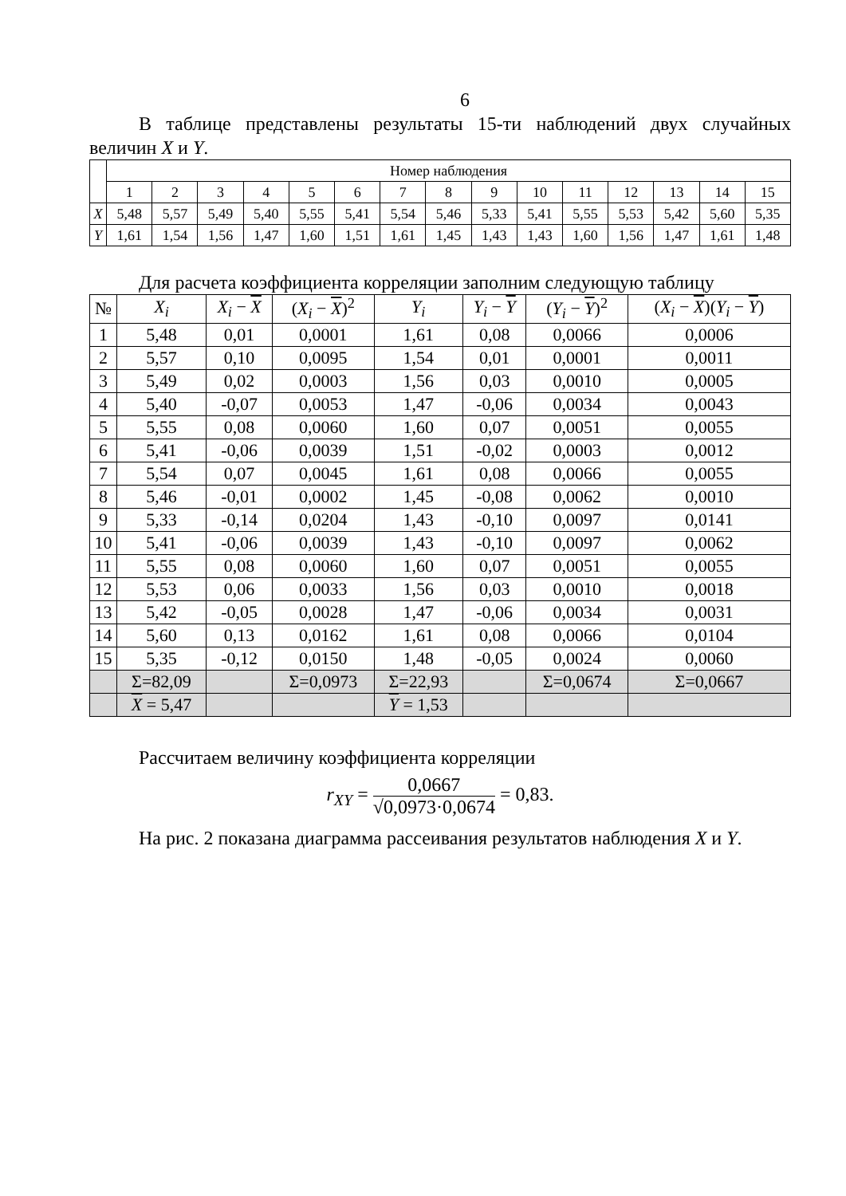6
В таблице представлены результаты 15-ти наблюдений двух случайных величин X и Y.
| | Номер наблюдения | | | | | | | | | | | | | | |
| --- | --- | --- | --- | --- | --- | --- | --- | --- | --- | --- | --- | --- | --- | --- | --- |
| | 1 | 2 | 3 | 4 | 5 | 6 | 7 | 8 | 9 | 10 | 11 | 12 | 13 | 14 | 15 |
| X | 5,48 | 5,57 | 5,49 | 5,40 | 5,55 | 5,41 | 5,54 | 5,46 | 5,33 | 5,41 | 5,55 | 5,53 | 5,42 | 5,60 | 5,35 |
| Y | 1,61 | 1,54 | 1,56 | 1,47 | 1,60 | 1,51 | 1,61 | 1,45 | 1,43 | 1,43 | 1,60 | 1,56 | 1,47 | 1,61 | 1,48 |
Для расчета коэффициента корреляции заполним следующую таблицу
| № | X<sub>i</sub> | X<sub>i</sub> − X | ( X<sub>i</sub> − X )<sup>2</sup> | Y<sub>i</sub> | Y<sub>i</sub> − Y | ( Y<sub>i</sub> − Y )<sup>2</sup> | ( X<sub>i</sub> − X )( Y<sub>i</sub> − Y ) |
| --- | --- | --- | --- | --- | --- | --- | --- |
| 1 | 5,48 | 0,01 | 0,0001 | 1,61 | 0,08 | 0,0066 | 0,0006 |
| 2 | 5,57 | 0,10 | 0,0095 | 1,54 | 0,01 | 0,0001 | 0,0011 |
| 3 | 5,49 | 0,02 | 0,0003 | 1,56 | 0,03 | 0,0010 | 0,0005 |
| 4 | 5,40 | -0,07 | 0,0053 | 1,47 | -0,06 | 0,0034 | 0,0043 |
| 5 | 5,55 | 0,08 | 0,0060 | 1,60 | 0,07 | 0,0051 | 0,0055 |
| 6 | 5,41 | -0,06 | 0,0039 | 1,51 | -0,02 | 0,0003 | 0,0012 |
| 7 | 5,54 | 0,07 | 0,0045 | 1,61 | 0,08 | 0,0066 | 0,0055 |
| 8 | 5,46 | -0,01 | 0,0002 | 1,45 | -0,08 | 0,0062 | 0,0010 |
| 9 | 5,33 | -0,14 | 0,0204 | 1,43 | -0,10 | 0,0097 | 0,0141 |
| 10 | 5,41 | -0,06 | 0,0039 | 1,43 | -0,10 | 0,0097 | 0,0062 |
| 11 | 5,55 | 0,08 | 0,0060 | 1,60 | 0,07 | 0,0051 | 0,0055 |
| 12 | 5,53 | 0,06 | 0,0033 | 1,56 | 0,03 | 0,0010 | 0,0018 |
| 13 | 5,42 | -0,05 | 0,0028 | 1,47 | -0,06 | 0,0034 | 0,0031 |
| 14 | 5,60 | 0,13 | 0,0162 | 1,61 | 0,08 | 0,0066 | 0,0104 |
| 15 | 5,35 | -0,12 | 0,0150 | 1,48 | -0,05 | 0,0024 | 0,0060 |
| | Σ=82,09 | | Σ=0,0973 | Σ=22,93 | | Σ=0,0674 | Σ=0,0667 |
| | X = 5,47 | | | Y = 1,53 | | | |
Рассчитаем величину коэффициента корреляции
r<sub>XY</sub> = 0,0667 √0,0973·0,0674 = 0,83.
На рис. 2 показана диаграмма рассеивания результатов наблюдения X и Y.